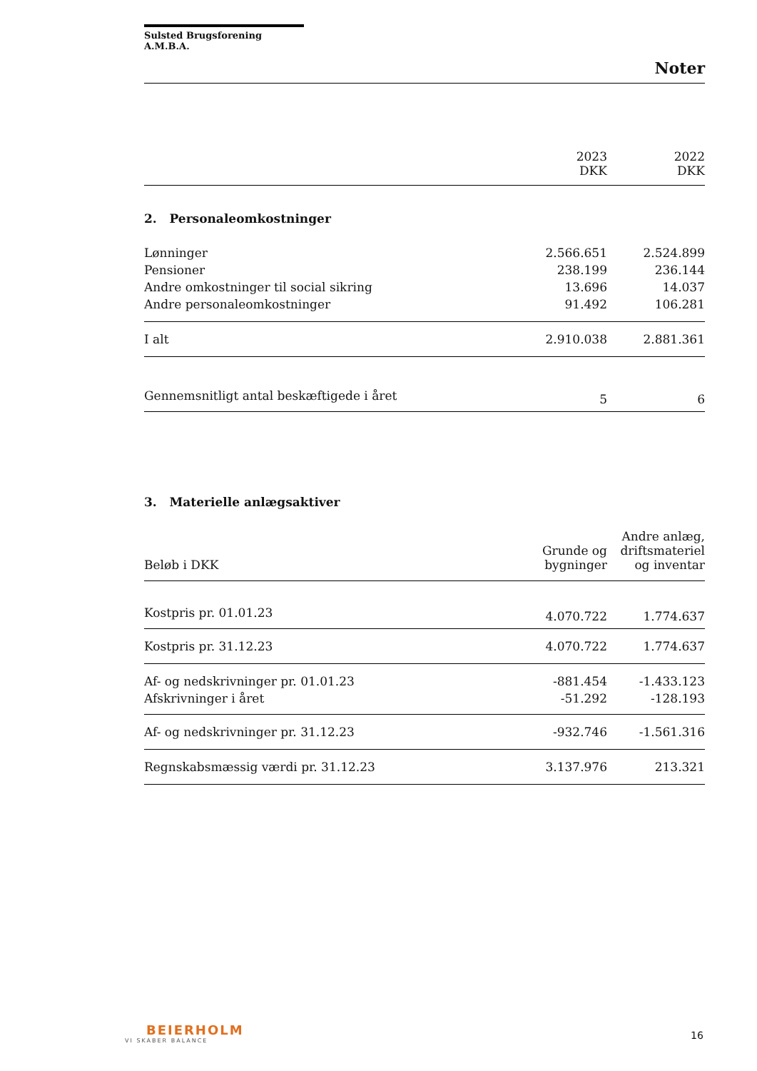Sulsted Brugsforening A.M.B.A.
Noter
| | 2023 DKK | 2022 DKK |
2. Personaleomkostninger
| Lønninger | 2.566.651 | 2.524.899 |
| Pensioner | 238.199 | 236.144 |
| Andre omkostninger til social sikring | 13.696 | 14.037 |
| Andre personaleomkostninger | 91.492 | 106.281 |
| I alt | 2.910.038 | 2.881.361 |
| Gennemsnitligt antal beskæftigede i året | 5 | 6 |
3. Materielle anlægsaktiver
| Beløb i DKK | Grunde og bygninger | Andre anlæg, driftsmateriel og inventar |
| Kostpris pr. 01.01.23 | 4.070.722 | 1.774.637 |
| Kostpris pr. 31.12.23 | 4.070.722 | 1.774.637 |
| Af- og nedskrivninger pr. 01.01.23 | -881.454 | -1.433.123 |
| Afskrivninger i året | -51.292 | -128.193 |
| Af- og nedskrivninger pr. 31.12.23 | -932.746 | -1.561.316 |
| Regnskabsmæssig værdi pr. 31.12.23 | 3.137.976 | 213.321 |
BEIERHOLM
VI SKABER BALANCE
16